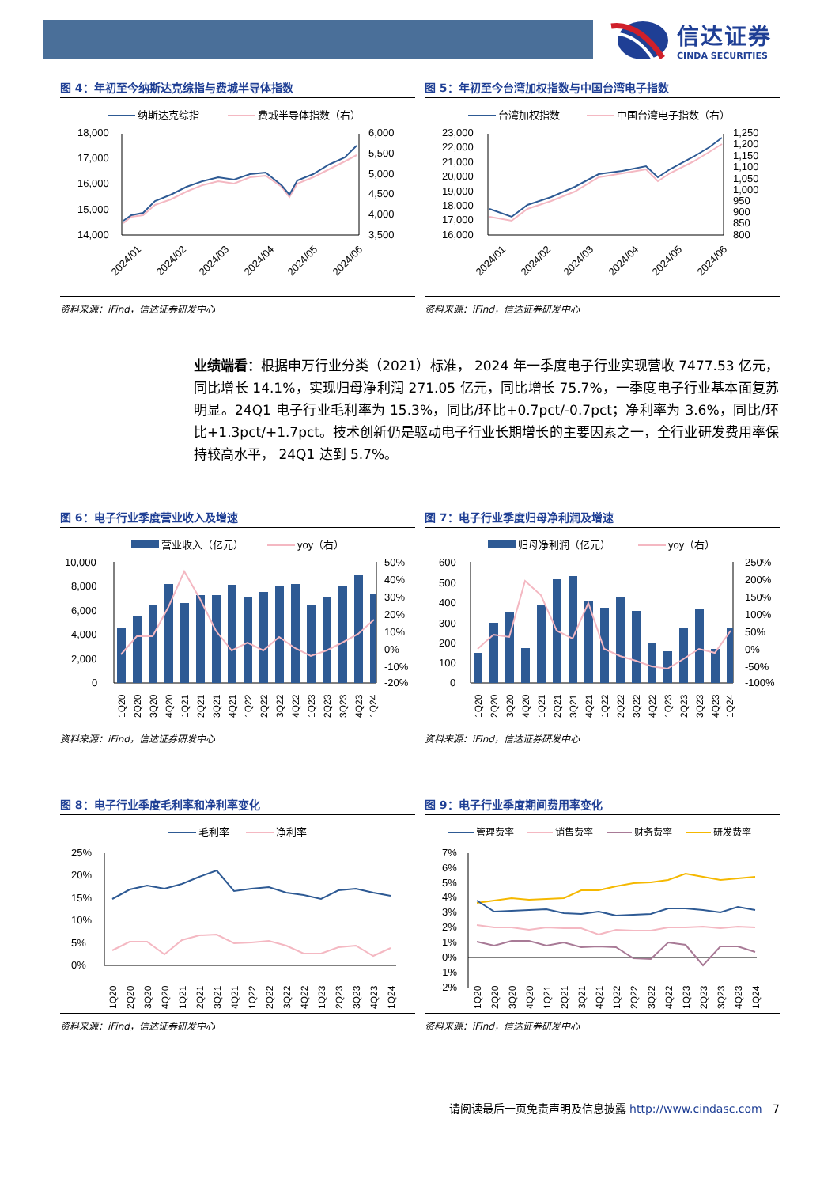信达证券
CINDA SECURITIES
图 4：年初至今纳斯达克综指与费城半导体指数
纳斯达克综指
费城半导体指数（右）
18,000
17,000
16,000
15,000
14,000
6,000
5,500
5,000
4,500
4,000
3,500
2024/01
2024/02
2024/03
2024/04
2024/05
2024/06
资料来源：iFind，信达证券研发中心
图 5：年初至今台湾加权指数与中国台湾电子指数
台湾加权指数
中国台湾电子指数（右）
23,000
22,000
21,000
20,000
19,000
18,000
17,000
16,000
1,250
1,200
1,150
1,100
1,050
1,000
950
900
850
800
2024/01
2024/02
2024/03
2024/04
2024/05
2024/06
资料来源：iFind，信达证券研发中心
业绩端看：根据申万行业分类（2021）标准， 2024 年一季度电子行业实现营收 7477.53 亿元，同比增长 14.1%，实现归母净利润 271.05 亿元，同比增长 75.7%，一季度电子行业基本面复苏明显。24Q1 电子行业毛利率为 15.3%，同比/环比+0.7pct/-0.7pct；净利率为 3.6%，同比/环比+1.3pct/+1.7pct。技术创新仍是驱动电子行业长期增长的主要因素之一，全行业研发费用率保持较高水平， 24Q1 达到 5.7%。
图 6：电子行业季度营业收入及增速
营业收入（亿元）
yoy（右）
10,000
8,000
6,000
4,000
2,000
0
50%
40%
30%
20%
10%
0%
-10%
-20%
1Q20
2Q20
3Q20
4Q20
1Q21
2Q21
3Q21
4Q21
1Q22
2Q22
3Q22
4Q22
1Q23
2Q23
3Q23
4Q23
1Q24
资料来源：iFind，信达证券研发中心
图 7：电子行业季度归母净利润及增速
归母净利润（亿元）
yoy（右）
600
500
400
300
200
100
0
250%
200%
150%
100%
50%
0%
-50%
-100%
1Q20
2Q20
3Q20
4Q20
1Q21
2Q21
3Q21
4Q21
1Q22
2Q22
3Q22
4Q22
1Q23
2Q23
3Q23
4Q23
1Q24
资料来源：iFind，信达证券研发中心
图 8：电子行业季度毛利率和净利率变化
毛利率
净利率
25%
20%
15%
10%
5%
0%
1Q20
2Q20
3Q20
4Q20
1Q21
2Q21
3Q21
4Q21
1Q22
2Q22
3Q22
4Q22
1Q23
2Q23
3Q23
4Q23
1Q24
资料来源：iFind，信达证券研发中心
图 9：电子行业季度期间费用率变化
管理费率
销售费率
财务费率
研发费率
7%
6%
5%
4%
3%
2%
1%
0%
-1%
-2%
1Q20
2Q20
3Q20
4Q20
1Q21
2Q21
3Q21
4Q21
1Q22
2Q22
3Q22
4Q22
1Q23
2Q23
3Q23
4Q23
1Q24
资料来源：iFind，信达证券研发中心
请阅读最后一页免责声明及信息披露 http://www.cindasc.com 7